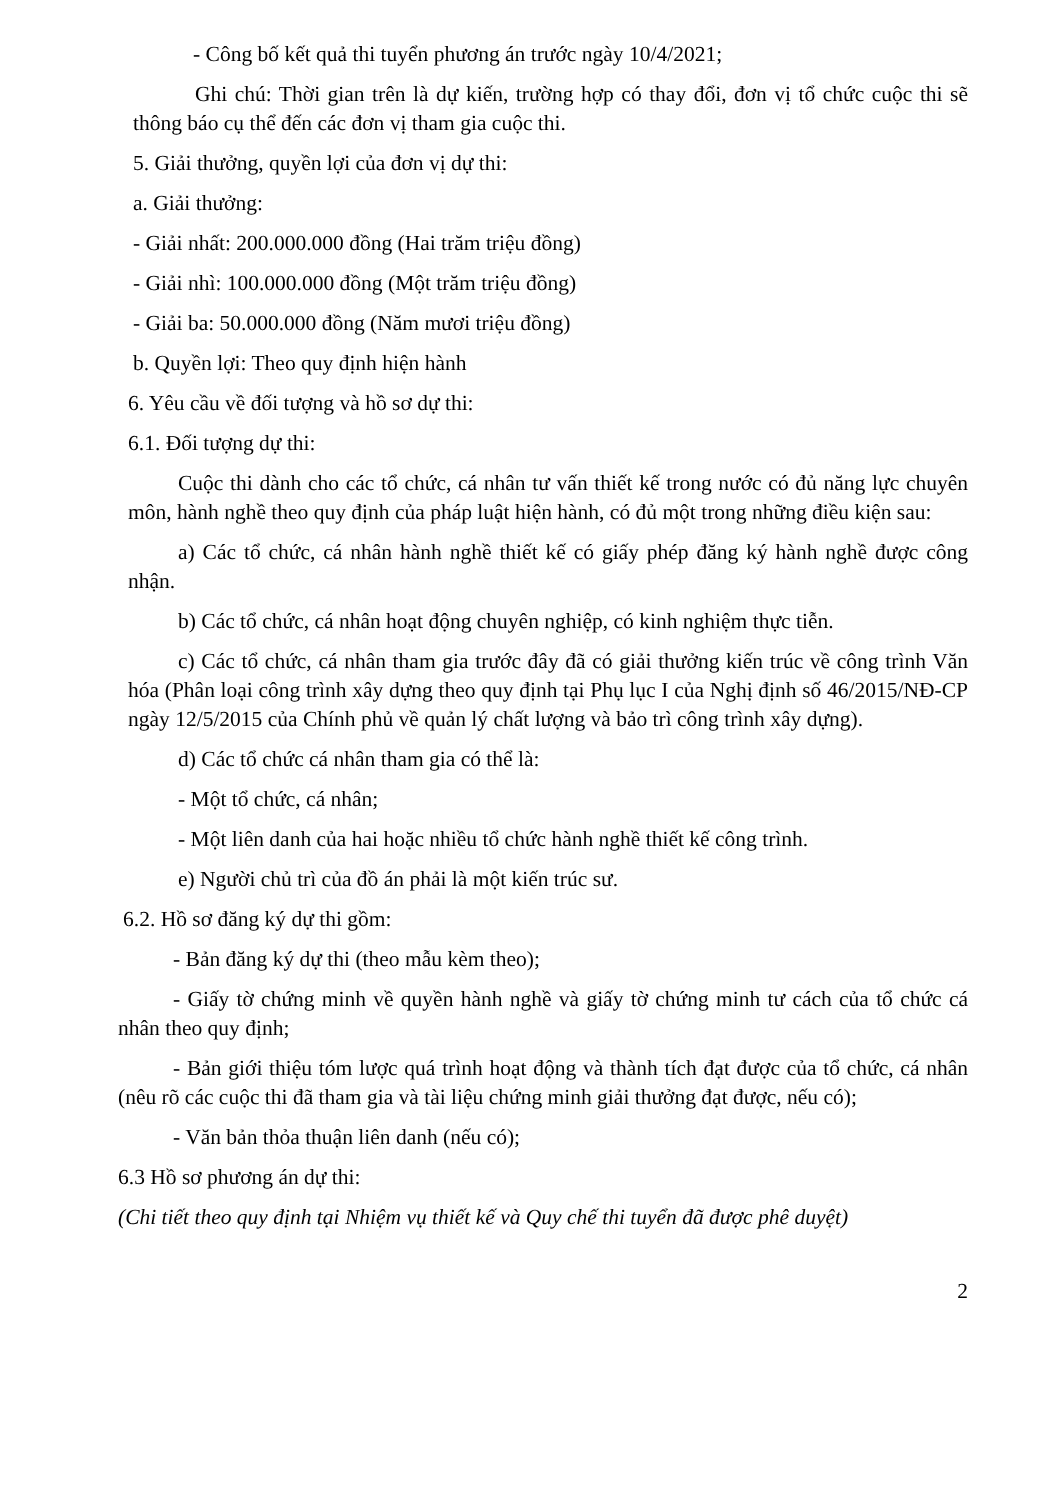- Công bố kết quả thi tuyển phương án trước ngày 10/4/2021;
Ghi chú: Thời gian trên là dự kiến, trường hợp có thay đổi, đơn vị tổ chức cuộc thi sẽ thông báo cụ thể đến các đơn vị tham gia cuộc thi.
5. Giải thưởng, quyền lợi của đơn vị dự thi:
a. Giải thưởng:
- Giải nhất: 200.000.000 đồng (Hai trăm triệu đồng)
- Giải nhì: 100.000.000 đồng (Một trăm triệu đồng)
- Giải ba: 50.000.000 đồng (Năm mươi triệu đồng)
b. Quyền lợi: Theo quy định hiện hành
6. Yêu cầu về đối tượng và hồ sơ dự thi:
6.1. Đối tượng dự thi:
Cuộc thi dành cho các tổ chức, cá nhân tư vấn thiết kế trong nước có đủ năng lực chuyên môn, hành nghề theo quy định của pháp luật hiện hành, có đủ một trong những điều kiện sau:
a) Các tổ chức, cá nhân hành nghề thiết kế có giấy phép đăng ký hành nghề được công nhận.
b) Các tổ chức, cá nhân hoạt động chuyên nghiệp, có kinh nghiệm thực tiễn.
c) Các tổ chức, cá nhân tham gia trước đây đã có giải thưởng kiến trúc về công trình Văn hóa (Phân loại công trình xây dựng theo quy định tại Phụ lục I của Nghị định số 46/2015/NĐ-CP ngày 12/5/2015 của Chính phủ về quản lý chất lượng và bảo trì công trình xây dựng).
d) Các tổ chức cá nhân tham gia có thể là:
- Một tổ chức, cá nhân;
- Một liên danh của hai hoặc nhiều tổ chức hành nghề thiết kế công trình.
e) Người chủ trì của đồ án phải là một kiến trúc sư.
6.2. Hồ sơ đăng ký dự thi gồm:
- Bản đăng ký dự thi (theo mẫu kèm theo);
- Giấy tờ chứng minh về quyền hành nghề và giấy tờ chứng minh tư cách của tổ chức cá nhân theo quy định;
- Bản giới thiệu tóm lược quá trình hoạt động và thành tích đạt được của tổ chức, cá nhân (nêu rõ các cuộc thi đã tham gia và tài liệu chứng minh giải thưởng đạt được, nếu có);
- Văn bản thỏa thuận liên danh (nếu có);
6.3 Hồ sơ phương án dự thi:
(Chi tiết theo quy định tại Nhiệm vụ thiết kế và Quy chế thi tuyển đã được phê duyệt)
2